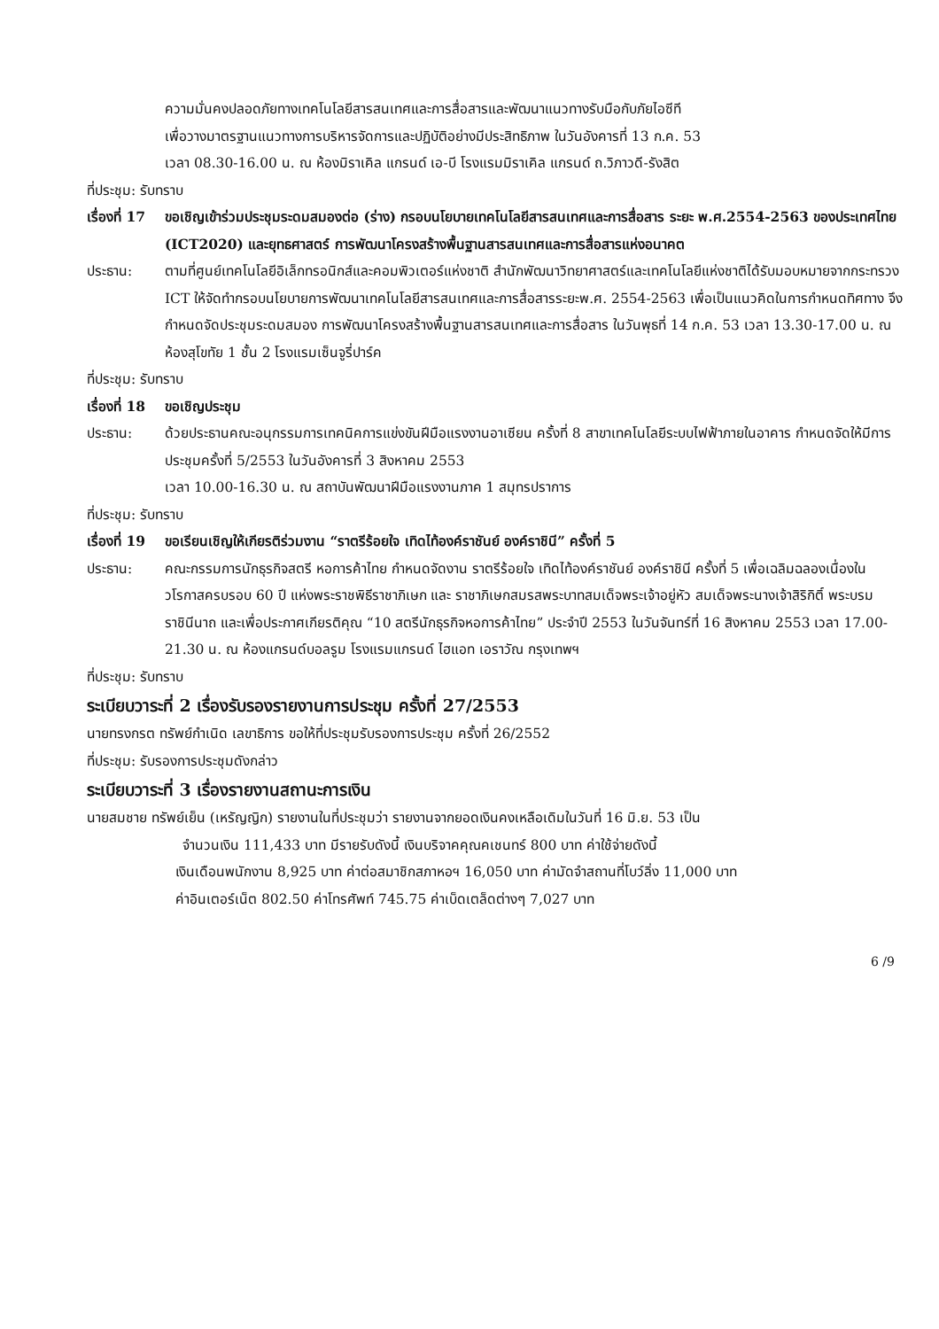ความมั่นคงปลอดภัยทางเทคโนโลยีสารสนเทศและการสื่อสารและพัฒนาแนวทางรับมือกับภัยไอซีที
เพื่อวางมาตรฐานแนวทางการบริหารจัดการและปฏิบัติอย่างมีประสิทธิภาพ ในวันอังคารที่ 13 ก.ค. 53
เวลา 08.30-16.00 น. ณ ห้องมิราเคิล แกรนด์ เอ-บี โรงแรมมิราเคิล แกรนด์ ถ.วิภาวดี-รังสิต
ที่ประชุม: รับทราบ
เรื่องที่ 17
ขอเชิญเข้าร่วมประชุมระดมสมองต่อ (ร่าง) กรอบนโยบายเทคโนโลยีสารสนเทศและการสื่อสาร ระยะ พ.ศ.2554-2563 ของประเทศไทย (ICT2020) และยุทธศาสตร์ การพัฒนาโครงสร้างพื้นฐานสารสนเทศและการสื่อสารแห่งอนาคต
ประธาน: ตามที่ศูนย์เทคโนโลยีอิเล็กทรอนิกส์และคอมพิวเตอร์แห่งชาติ สำนักพัฒนาวิทยาศาสตร์และเทคโนโลยีแห่งชาติได้รับมอบหมายจากกระทรวง ICT ให้จัดทำกรอบนโยบายการพัฒนาเทคโนโลยีสารสนเทศและการสื่อสารระยะพ.ศ. 2554-2563 เพื่อเป็นแนวคิดในการกำหนดทิศทาง จึงกำหนดจัดประชุมระดมสมอง การพัฒนาโครงสร้างพื้นฐานสารสนเทศและการสื่อสาร ในวันพุธที่ 14 ก.ค. 53 เวลา 13.30-17.00 น. ณ ห้องสุโขทัย 1 ชั้น 2 โรงแรมเซ็นจูรี่ปาร์ค
ที่ประชุม: รับทราบ
เรื่องที่ 18
ขอเชิญประชุม
ประธาน: ด้วยประธานคณะอนุกรรมการเทคนิคการแข่งขันฝีมือแรงงานอาเซียน ครั้งที่ 8 สาขาเทคโนโลยีระบบไฟฟ้าภายในอาคาร กำหนดจัดให้มีการประชุมครั้งที่ 5/2553 ในวันอังคารที่ 3 สิงหาคม 2553
เวลา 10.00-16.30 น. ณ สถาบันพัฒนาฝีมือแรงงานภาค 1 สมุทรปราการ
ที่ประชุม: รับทราบ
เรื่องที่ 19
ขอเรียนเชิญให้เกียรติร่วมงาน “ราตรีร้อยใจ เทิดไท้องค์ราชันย์ องค์ราชินี” ครั้งที่ 5
ประธาน: คณะกรรมการนักธุรกิจสตรี หอการค้าไทย กำหนดจัดงาน ราตรีร้อยใจ เทิดไท้องค์ราชันย์ องค์ราชินี ครั้งที่ 5 เพื่อเฉลิมฉลองเนื่องในวโรกาสครบรอบ 60 ปี แห่งพระราชพิธีราชาภิเษก และ ราชาภิเษกสมรสพระบาทสมเด็จพระเจ้าอยู่หัว สมเด็จพระนางเจ้าสิริกิติ์ พระบรมราชินีนาถ และเพื่อประกาศเกียรติคุณ “10 สตรีนักธุรกิจหอการค้าไทย” ประจำปี 2553 ในวันจันทร์ที่ 16 สิงหาคม 2553 เวลา 17.00-21.30 น. ณ ห้องแกรนด์บอลรูม โรงแรมแกรนด์ ไฮแอท เอราวัณ กรุงเทพฯ
ที่ประชุม: รับทราบ
ระเบียบวาระที่ 2 เรื่องรับรองรายงานการประชุม ครั้งที่ 27/2553
นายทรงกรต ทรัพย์กำเนิด เลขาธิการ ขอให้ที่ประชุมรับรองการประชุม ครั้งที่ 26/2552
ที่ประชุม: รับรองการประชุมดังกล่าว
ระเบียบวาระที่ 3 เรื่องรายงานสถานะการเงิน
นายสมชาย ทรัพย์เย็น (เหรัญญิก) รายงานในที่ประชุมว่า รายงานจากยอดเงินคงเหลือเดิมในวันที่ 16 มิ.ย. 53 เป็น
จำนวนเงิน 111,433 บาท มีรายรับดังนี้ เงินบริจาคคุณคเชนทร์ 800 บาท ค่าใช้จ่ายดังนี้
เงินเดือนพนักงาน 8,925 บาท ค่าต่อสมาชิกสภาหอฯ 16,050 บาท ค่ามัดจำสถานที่โบว์ลิ่ง 11,000 บาท
ค่าอินเตอร์เน็ต 802.50 ค่าโทรศัพท์ 745.75 ค่าเบ็ดเตล็ดต่างๆ 7,027 บาท
6 /9